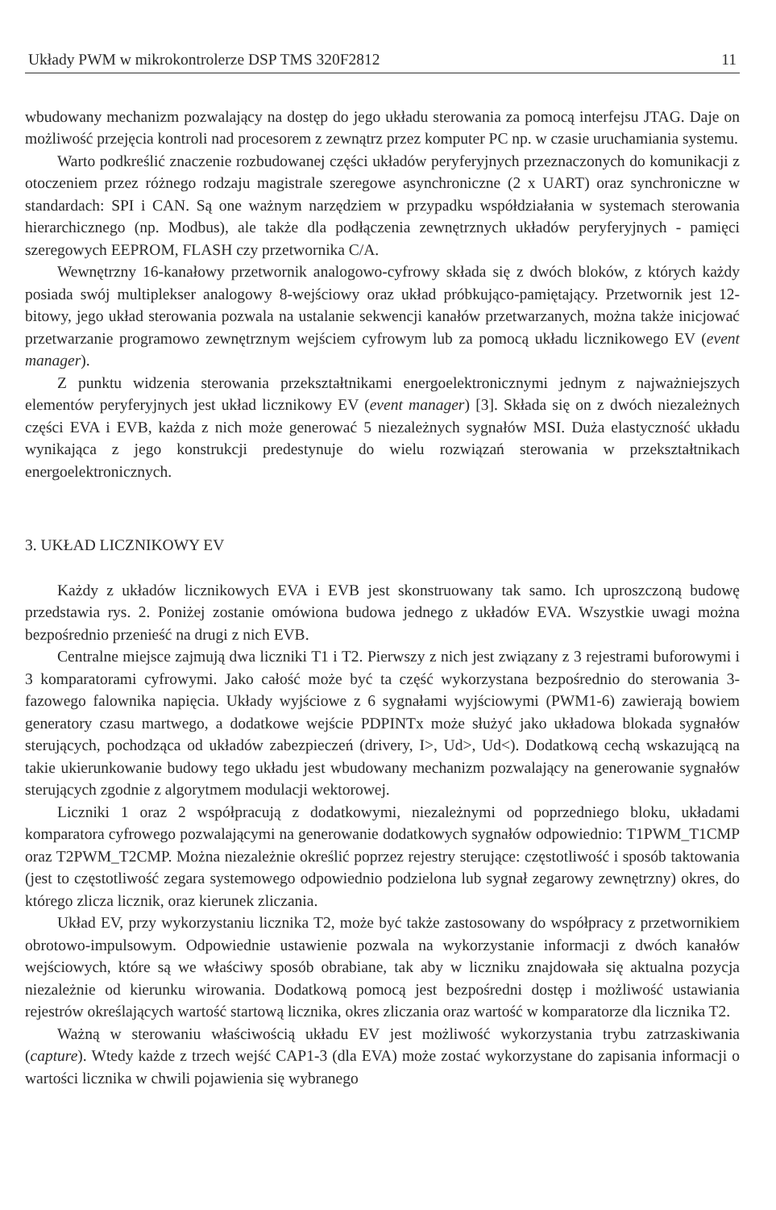Układy PWM w mikrokontrolerze DSP TMS 320F2812 11
wbudowany mechanizm pozwalający na dostęp do jego układu sterowania za pomocą interfejsu JTAG. Daje on możliwość przejęcia kontroli nad procesorem z zewnątrz przez komputer PC np. w czasie uruchamiania systemu.
Warto podkreślić znaczenie rozbudowanej części układów peryferyjnych przeznaczonych do komunikacji z otoczeniem przez różnego rodzaju magistrale szeregowe asynchroniczne (2 x UART) oraz synchroniczne w standardach: SPI i CAN. Są one ważnym narzędziem w przypadku współdziałania w systemach sterowania hierarchicznego (np. Modbus), ale także dla podłączenia zewnętrznych układów peryferyjnych - pamięci szeregowych EEPROM, FLASH czy przetwornika C/A.
Wewnętrzny 16-kanałowy przetwornik analogowo-cyfrowy składa się z dwóch bloków, z których każdy posiada swój multiplekser analogowy 8-wejściowy oraz układ próbkująco-pamiętający. Przetwornik jest 12-bitowy, jego układ sterowania pozwala na ustalanie sekwencji kanałów przetwarzanych, można także inicjować przetwarzanie programowo zewnętrznym wejściem cyfrowym lub za pomocą układu licznikowego EV (event manager).
Z punktu widzenia sterowania przekształtnikami energoelektronicznymi jednym z najważniejszych elementów peryferyjnych jest układ licznikowy EV (event manager) [3]. Składa się on z dwóch niezależnych części EVA i EVB, każda z nich może generować 5 niezależnych sygnałów MSI. Duża elastyczność układu wynikająca z jego konstrukcji predestynuje do wielu rozwiązań sterowania w przekształtnikach energoelektronicznych.
3. UKŁAD LICZNIKOWY EV
Każdy z układów licznikowych EVA i EVB jest skonstruowany tak samo. Ich uproszczoną budowę przedstawia rys. 2. Poniżej zostanie omówiona budowa jednego z układów EVA. Wszystkie uwagi można bezpośrednio przenieść na drugi z nich EVB.
Centralne miejsce zajmują dwa liczniki T1 i T2. Pierwszy z nich jest związany z 3 rejestrami buforowymi i 3 komparatorami cyfrowymi. Jako całość może być ta część wykorzystana bezpośrednio do sterowania 3-fazowego falownika napięcia. Układy wyjściowe z 6 sygnałami wyjściowymi (PWM1-6) zawierają bowiem generatory czasu martwego, a dodatkowe wejście PDPINTx może służyć jako układowa blokada sygnałów sterujących, pochodząca od układów zabezpieczeń (drivery, I>, Ud>, Ud<). Dodatkową cechą wskazującą na takie ukierunkowanie budowy tego układu jest wbudowany mechanizm pozwalający na generowanie sygnałów sterujących zgodnie z algorytmem modulacji wektorowej.
Liczniki 1 oraz 2 współpracują z dodatkowymi, niezależnymi od poprzedniego bloku, układami komparatora cyfrowego pozwalającymi na generowanie dodatkowych sygnałów odpowiednio: T1PWM_T1CMP oraz T2PWM_T2CMP. Można niezależnie określić poprzez rejestry sterujące: częstotliwość i sposób taktowania (jest to częstotliwość zegara systemowego odpowiednio podzielona lub sygnał zegarowy zewnętrzny) okres, do którego zlicza licznik, oraz kierunek zliczania.
Układ EV, przy wykorzystaniu licznika T2, może być także zastosowany do współpracy z przetwornikiem obrotowo-impulsowym. Odpowiednie ustawienie pozwala na wykorzystanie informacji z dwóch kanałów wejściowych, które są we właściwy sposób obrabiane, tak aby w liczniku znajdowała się aktualna pozycja niezależnie od kierunku wirowania. Dodatkową pomocą jest bezpośredni dostęp i możliwość ustawiania rejestrów określających wartość startową licznika, okres zliczania oraz wartość w komparatorze dla licznika T2.
Ważną w sterowaniu właściwością układu EV jest możliwość wykorzystania trybu zatrzaskiwania (capture). Wtedy każde z trzech wejść CAP1-3 (dla EVA) może zostać wykorzystane do zapisania informacji o wartości licznika w chwili pojawienia się wybranego